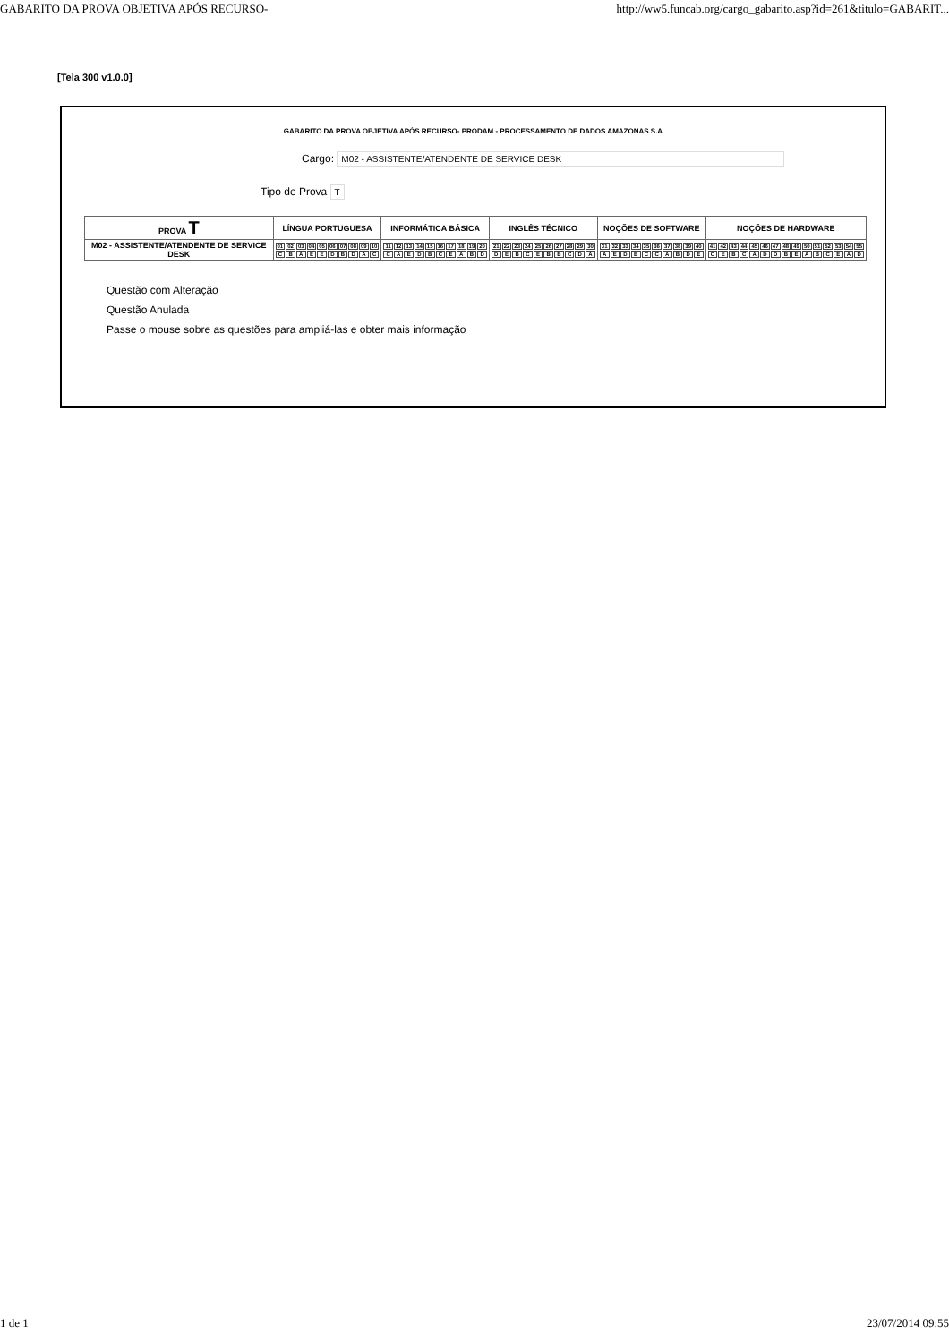GABARITO DA PROVA OBJETIVA APÓS RECURSO- http://ww5.funcab.org/cargo_gabarito.asp?id=261&titulo=GABARIT...
[Tela 300 v1.0.0]
GABARITO DA PROVA OBJETIVA APÓS RECURSO- PRODAM - PROCESSAMENTO DE DADOS AMAZONAS S.A
Cargo: M02 - ASSISTENTE/ATENDENTE DE SERVICE DESK
Tipo de Prova T
| PROVA T | LÍNGUA PORTUGUESA | INFORMÁTICA BÁSICA | INGLÊS TÉCNICO | NOÇÕES DE SOFTWARE | NOÇÕES DE HARDWARE |
| --- | --- | --- | --- | --- | --- |
| M02 - ASSISTENTE/ATENDENTE DE SERVICE DESK | / 01 / 02 / 03 / 04 / 05 / 06 / 07 / 08 / 09 / 10 / / C / B / A / E / E / D / B / D / A / C / | / 11 / 12 / 13 / 14 / 15 / 16 / 17 / 18 / 19 / 20 / / C / A / E / D / B / C / E / A / B / D / | / 21 / 22 / 23 / 24 / 25 / 26 / 27 / 28 / 29 / 30 / / D / E / B / C / E / B / B / C / D / A / | / 31 / 32 / 33 / 34 / 35 / 36 / 37 / 38 / 39 / 40 / / A / E / D / B / C / C / A / B / D / E / | / 41 / 42 / 43 / 44 / 45 / 46 / 47 / 48 / 49 / 50 / 51 / 52 / 53 / 54 / 55 / / C / E / B / C / A / D / D / B / E / A / B / C / E / A / D / |
Questão com Alteração
Questão Anulada
Passe o mouse sobre as questões para ampliá-las e obter mais informação
1 de 1 23/07/2014 09:55